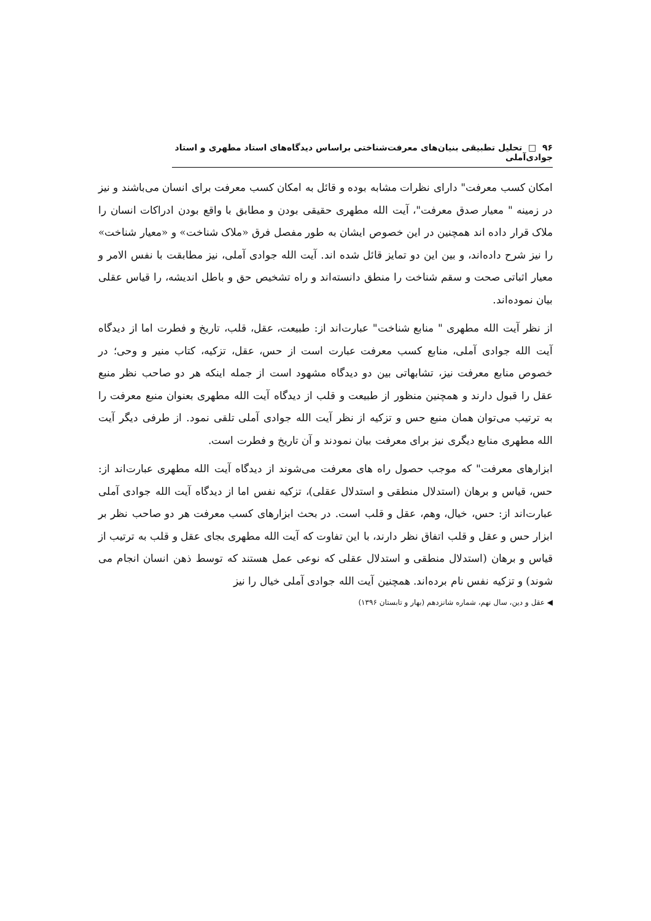۹۶ □ تحلیل تطبیقی بنیان‌های معرفت‌شناختی براساس دیدگاه‌های استاد مطهری و استاد جوادی‌آملی
امکان کسب معرفت" دارای نظرات مشابه بوده و قائل به امکان کسب معرفت برای انسان می‌باشند و نیز در زمینه " معیار صدق معرفت"، آیت الله مطهری حقیقی بودن و مطابق با واقع بودن ادراکات انسان را ملاک قرار داده اند همچنین در این خصوص ایشان به طور مفصل فرق «ملاک شناخت» و «معیار شناخت» را نیز شرح داده‌اند، و بین این دو تمایز قائل شده اند. آیت الله جوادی آملی، نیز مطابقت با نفس الامر و معیار اثباتی صحت و سقم شناخت را منطق دانسته‌اند و راه تشخیص حق و باطل اندیشه، را قیاس عقلی بیان نموده‌اند.
از نظر آیت الله مطهری " منابع شناخت" عبارت‌اند از: طبیعت، عقل، قلب، تاریخ و فطرت اما از دیدگاه آیت الله جوادی آملی، منابع کسب معرفت عبارت است از حس، عقل، تزکیه، کتاب منیر و وحی؛ در خصوص منابع معرفت نیز، تشابهاتی بین دو دیدگاه مشهود است از جمله اینکه هر دو صاحب نظر منبع عقل را قبول دارند و همچنین منظور از طبیعت و قلب از دیدگاه آیت الله مطهری بعنوان منبع معرفت را به ترتیب می‌توان همان منبع حس و تزکیه از نظر آیت الله جوادی آملی تلقی نمود. از طرفی دیگر آیت الله مطهری منابع دیگری نیز برای معرفت بیان نمودند و آن تاریخ و فطرت است.
ابزارهای معرفت" که موجب حصول راه های معرفت می‌شوند از دیدگاه آیت الله مطهری عبارت‌اند از: حس، قیاس و برهان (استدلال منطقی و استدلال عقلی)، تزکیه نفس اما از دیدگاه آیت الله جوادی آملی عبارت‌اند از: حس، خیال، وهم، عقل و قلب است. در بحث ابزارهای کسب معرفت هر دو صاحب نظر بر ابزار حس و عقل و قلب اتفاق نظر دارند، با این تفاوت که آیت الله مطهری بجای عقل و قلب به ترتیب از قیاس و برهان (استدلال منطقی و استدلال عقلی که نوعی عمل هستند که توسط ذهن انسان انجام می شوند) و تزکیه نفس نام برده‌اند. همچنین آیت الله جوادی آملی خیال را نیز
◀ عقل و دین، سال نهم، شماره شانزدهم (بهار و تابستان ۱۳۹۶)